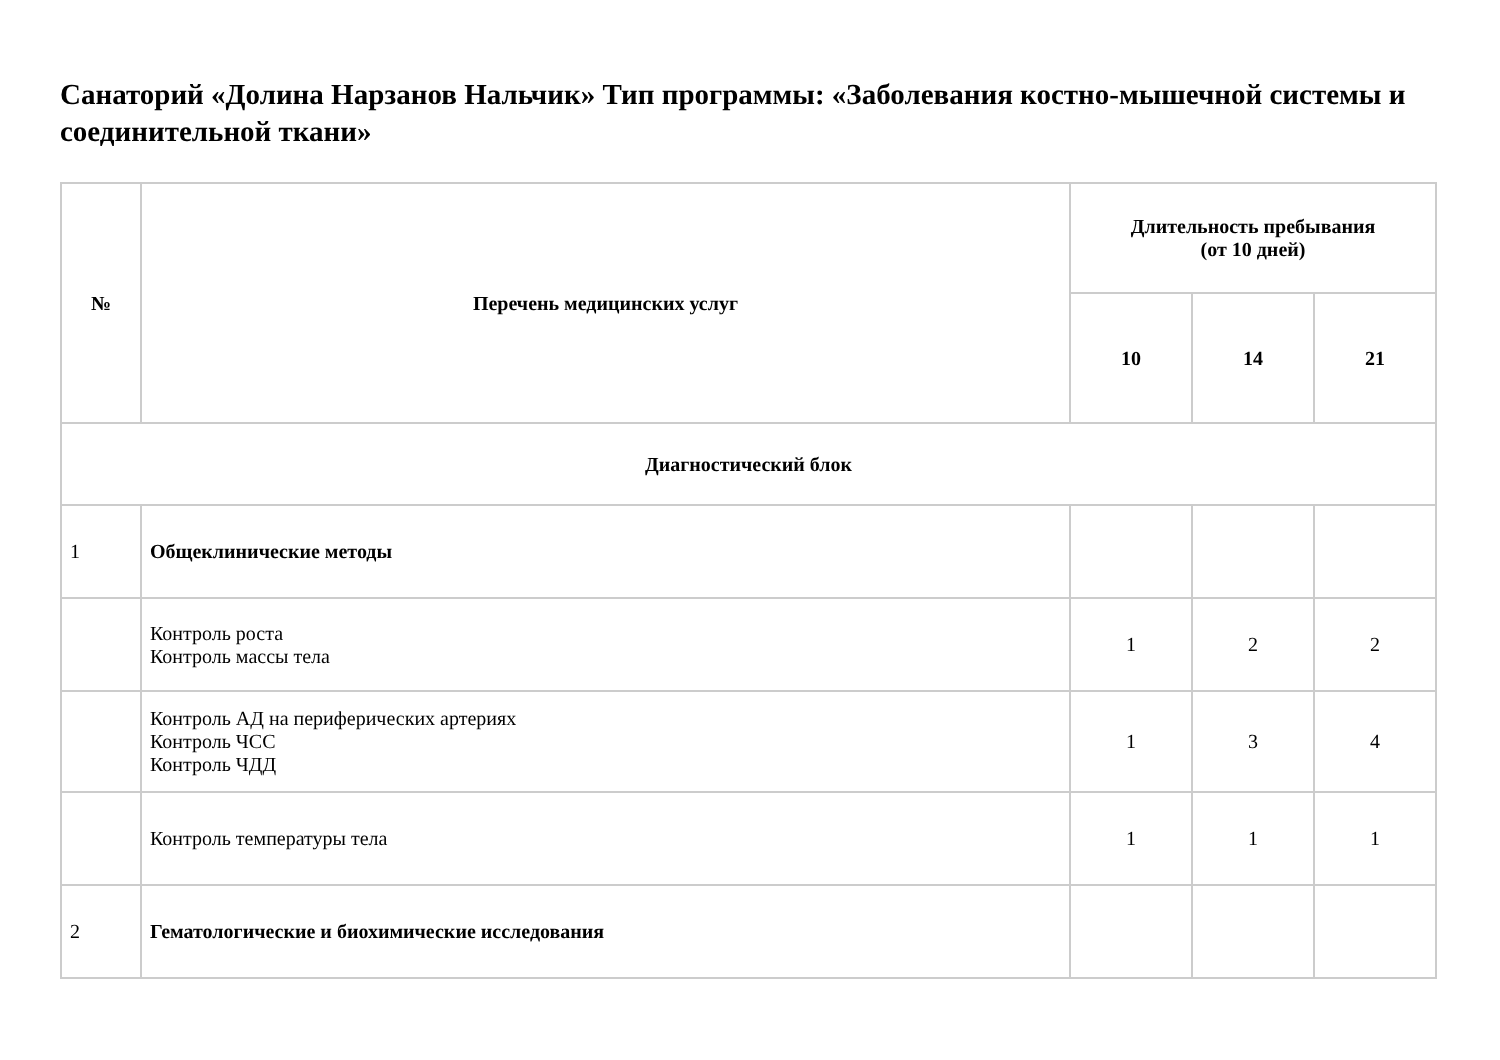Санаторий «Долина Нарзанов Нальчик» Тип программы: «Заболевания костно-мышечной системы и соединительной ткани»
| № | Перечень медицинских услуг | Длительность пребывания (от 10 дней) | | |
| --- | --- | --- | --- | --- |
| | | 10 | 14 | 21 |
| Диагностический блок | | | | |
| 1 | Общеклинические методы | | | |
| | Контроль роста Контроль массы тела | 1 | 2 | 2 |
| | Контроль АД на периферических артериях Контроль ЧСС Контроль ЧДД | 1 | 3 | 4 |
| | Контроль температуры тела | 1 | 1 | 1 |
| 2 | Гематологические и биохимические исследования | | | |